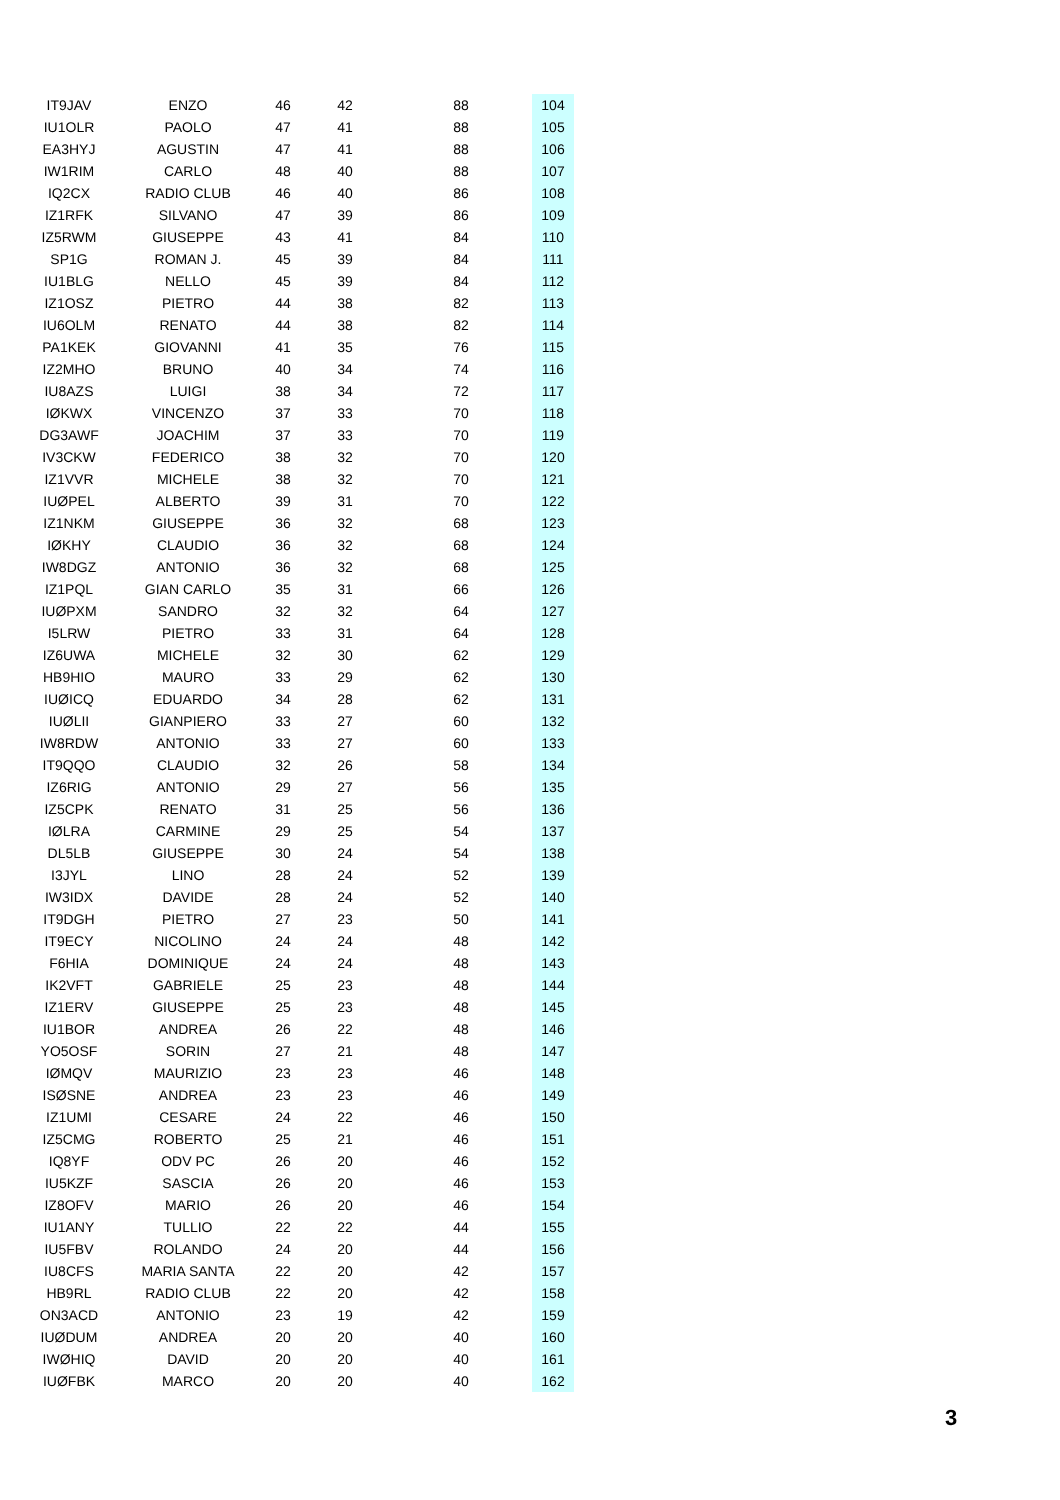| IT9JAV | ENZO | 46 | 42 | 88 | 104 |
| IU1OLR | PAOLO | 47 | 41 | 88 | 105 |
| EA3HYJ | AGUSTIN | 47 | 41 | 88 | 106 |
| IW1RIM | CARLO | 48 | 40 | 88 | 107 |
| IQ2CX | RADIO CLUB | 46 | 40 | 86 | 108 |
| IZ1RFK | SILVANO | 47 | 39 | 86 | 109 |
| IZ5RWM | GIUSEPPE | 43 | 41 | 84 | 110 |
| SP1G | ROMAN J. | 45 | 39 | 84 | 111 |
| IU1BLG | NELLO | 45 | 39 | 84 | 112 |
| IZ1OSZ | PIETRO | 44 | 38 | 82 | 113 |
| IU6OLM | RENATO | 44 | 38 | 82 | 114 |
| PA1KEK | GIOVANNI | 41 | 35 | 76 | 115 |
| IZ2MHO | BRUNO | 40 | 34 | 74 | 116 |
| IU8AZS | LUIGI | 38 | 34 | 72 | 117 |
| IØKWX | VINCENZO | 37 | 33 | 70 | 118 |
| DG3AWF | JOACHIM | 37 | 33 | 70 | 119 |
| IV3CKW | FEDERICO | 38 | 32 | 70 | 120 |
| IZ1VVR | MICHELE | 38 | 32 | 70 | 121 |
| IUØPEL | ALBERTO | 39 | 31 | 70 | 122 |
| IZ1NKM | GIUSEPPE | 36 | 32 | 68 | 123 |
| IØKHY | CLAUDIO | 36 | 32 | 68 | 124 |
| IW8DGZ | ANTONIO | 36 | 32 | 68 | 125 |
| IZ1PQL | GIAN CARLO | 35 | 31 | 66 | 126 |
| IUØPXM | SANDRO | 32 | 32 | 64 | 127 |
| I5LRW | PIETRO | 33 | 31 | 64 | 128 |
| IZ6UWA | MICHELE | 32 | 30 | 62 | 129 |
| HB9HIO | MAURO | 33 | 29 | 62 | 130 |
| IUØICQ | EDUARDO | 34 | 28 | 62 | 131 |
| IUØLII | GIANPIERO | 33 | 27 | 60 | 132 |
| IW8RDW | ANTONIO | 33 | 27 | 60 | 133 |
| IT9QQO | CLAUDIO | 32 | 26 | 58 | 134 |
| IZ6RIG | ANTONIO | 29 | 27 | 56 | 135 |
| IZ5CPK | RENATO | 31 | 25 | 56 | 136 |
| IØLRA | CARMINE | 29 | 25 | 54 | 137 |
| DL5LB | GIUSEPPE | 30 | 24 | 54 | 138 |
| I3JYL | LINO | 28 | 24 | 52 | 139 |
| IW3IDX | DAVIDE | 28 | 24 | 52 | 140 |
| IT9DGH | PIETRO | 27 | 23 | 50 | 141 |
| IT9ECY | NICOLINO | 24 | 24 | 48 | 142 |
| F6HIA | DOMINIQUE | 24 | 24 | 48 | 143 |
| IK2VFT | GABRIELE | 25 | 23 | 48 | 144 |
| IZ1ERV | GIUSEPPE | 25 | 23 | 48 | 145 |
| IU1BOR | ANDREA | 26 | 22 | 48 | 146 |
| YO5OSF | SORIN | 27 | 21 | 48 | 147 |
| IØMQV | MAURIZIO | 23 | 23 | 46 | 148 |
| ISØSNE | ANDREA | 23 | 23 | 46 | 149 |
| IZ1UMI | CESARE | 24 | 22 | 46 | 150 |
| IZ5CMG | ROBERTO | 25 | 21 | 46 | 151 |
| IQ8YF | ODV PC | 26 | 20 | 46 | 152 |
| IU5KZF | SASCIA | 26 | 20 | 46 | 153 |
| IZ8OFV | MARIO | 26 | 20 | 46 | 154 |
| IU1ANY | TULLIO | 22 | 22 | 44 | 155 |
| IU5FBV | ROLANDO | 24 | 20 | 44 | 156 |
| IU8CFS | MARIA SANTA | 22 | 20 | 42 | 157 |
| HB9RL | RADIO CLUB | 22 | 20 | 42 | 158 |
| ON3ACD | ANTONIO | 23 | 19 | 42 | 159 |
| IUØDUM | ANDREA | 20 | 20 | 40 | 160 |
| IWØHIQ | DAVID | 20 | 20 | 40 | 161 |
| IUØFBK | MARCO | 20 | 20 | 40 | 162 |
3